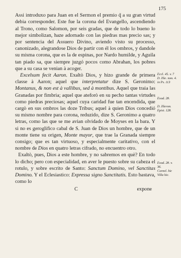175
Assi introduxo para Juan en el Sermon el premio q̃ a su gran virtud debia corresponder. Este fue la corona del Evangello, ascendiendo al Trono, como Salomon, por seis gradas, que de todo lo bueno lo mejor simbolizan, haze adornado con las piedras mas precio sas; y por sentencia del Assuero Divino, aviendo visto su processo, canonizado, alegrandose Dios de partir con él los ombros, y dandole su misma corona, que es la de espinas, por Nardo humilde, y Aguila tan piado sa, que siempre juzgó pocos como Abrahan, los pobres que a su casa se venian à acoger.
Excelsum fecit Aaron. Exaltò Dios, y hizo grande de primera classe à Aaron; aquel que interpretatur dize S. Geronimo: Montanus, & non est à vallibus, sed à montibus. Aquel que traia las Granadas por fimbria; aquel que ateforò en su pecho tantas virtudes como piedras preciosas; aquel cuya caridad fue tan encendida, que cargò en sus ombros las doze Tribus; aquel à quien Dios concedió su mismo nombre para corona, reduzido, dize S. Geronimo a quatro letras, como las que se me avian olvidado de Moyses en la bara. Y si no es geroglifico cabal de S. Juan de Dios un hombre, que de un monte tiene su origen, Monte mayor, que trae la Granada siempre consigo; que es tan virtuoso, y especialmente caritativo, con el nombre de Dios en quatro letras cifrado, no encuentro otro.
Exaltò, pues, Dios a este hombre, y no sabremos en què? En todo lo dicho; pero con especialidad, en aver le puesto sobre su cabeza el rotulo, y sobre escrito de Santo: Sanctum Domino, vel Sanctitas Domino. Y el Eclesiastico: Expressa signo Sanctitatis. Esto bastava, como lo
Eccl. 45. v. 7
D. Hie. tom. 4. in Ps. 113
Exod. 28.
D. Hieron. Epist. 128.
Exod. 28. v. 36.
Cornel. hic
Villa hic.
C expone